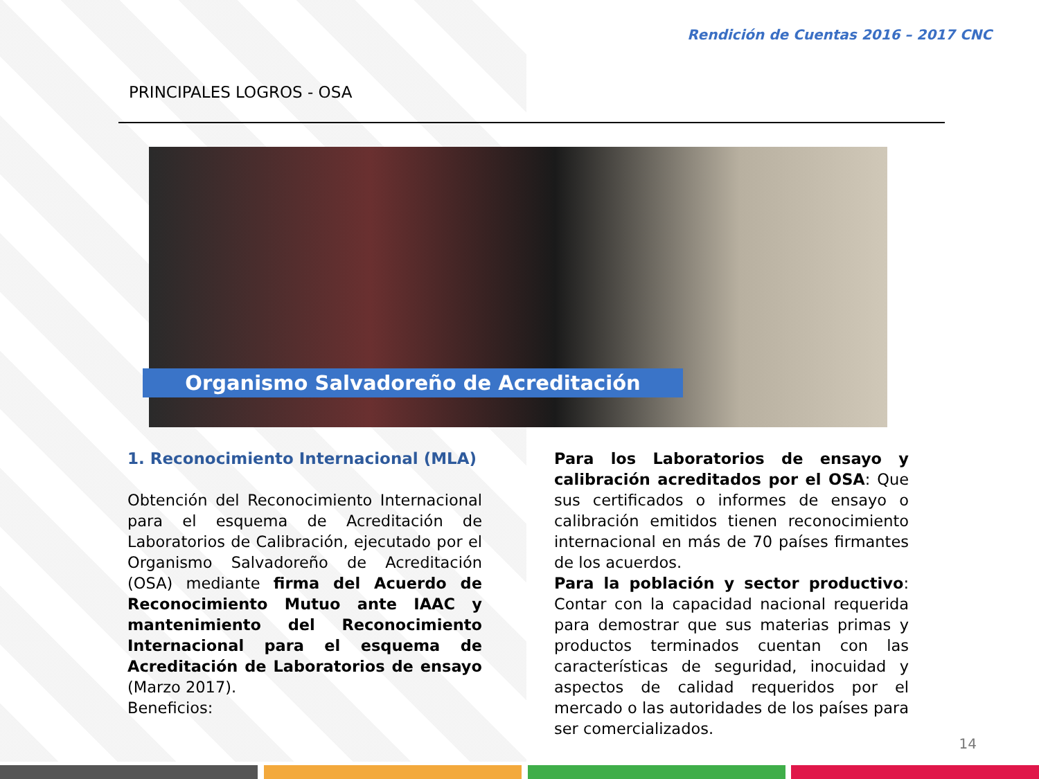Rendición de Cuentas 2016 – 2017 CNC
PRINCIPALES LOGROS - OSA
Organismo Salvadoreño de Acreditación
1. Reconocimiento Internacional (MLA)
Obtención del Reconocimiento Internacional para el esquema de Acreditación de Laboratorios de Calibración, ejecutado por el Organismo Salvadoreño de Acreditación (OSA) mediante firma del Acuerdo de Reconocimiento Mutuo ante IAAC y mantenimiento del Reconocimiento Internacional para el esquema de Acreditación de Laboratorios de ensayo (Marzo 2017).
Beneficios:
Para los Laboratorios de ensayo y calibración acreditados por el OSA: Que sus certificados o informes de ensayo o calibración emitidos tienen reconocimiento internacional en más de 70 países firmantes de los acuerdos.
Para la población y sector productivo: Contar con la capacidad nacional requerida para demostrar que sus materias primas y productos terminados cuentan con las características de seguridad, inocuidad y aspectos de calidad requeridos por el mercado o las autoridades de los países para ser comercializados.
14